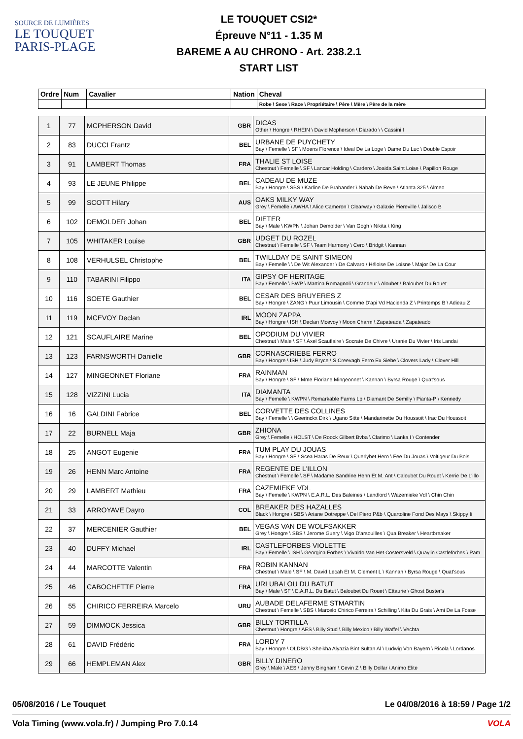SOURCE DE LUMIÈRES
LE TOUQUET
PARIS-PLAGE
LE TOUQUET CSI2*
Épreuve N°11 - 1.35 M
BAREME A AU CHRONO - Art. 238.2.1
START LIST
| Ordre | Num | Cavalier | Nation | Cheval |
| --- | --- | --- | --- | --- |
| | | | | Robe \ Sexe \ Race \ Propriétaire \ Père \ Mère \ Père de la mère |
| 1 | 77 | MCPHERSON David | GBR | DICAS Other \ Hongre \ RHEIN \ David Mcpherson \ Diarado \ \ Cassini I |
| 2 | 83 | DUCCI Frantz | BEL | URBANE DE PUYCHETY Bay \ Femelle \ SF \ Moens Florence \ Ideal De La Loge \ Dame Du Luc \ Double Espoir |
| 3 | 91 | LAMBERT Thomas | FRA | THALIE ST LOISE Chestnut \ Femelle \ SF \ Lancar Holding \ Cardero \ Joaida Saint Loise \ Papillon Rouge |
| 4 | 93 | LE JEUNE Philippe | BEL | CADEAU DE MUZE Bay \ Hongre \ SBS \ Karline De Brabander \ Nabab De Reve \ Atlanta 325 \ Almeo |
| 5 | 99 | SCOTT Hilary | AUS | OAKS MILKY WAY Grey \ Femelle \ AWHA \ Alice Cameron \ Clearway \ Galaxie Piereville \ Jalisco B |
| 6 | 102 | DEMOLDER Johan | BEL | DIETER Bay \ Male \ KWPN \ Johan Demolder \ Van Gogh \ Nikita \ King |
| 7 | 105 | WHITAKER Louise | GBR | UDGET DU ROZEL Chestnut \ Femelle \ SF \ Team Harmony \ Cero \ Bridgit \ Kannan |
| 8 | 108 | VERHULSEL Christophe | BEL | TWILLDAY DE SAINT SIMEON Bay \ Femelle \ \ De Wit Alexander \ De Calvaro \ Héloise De Loisne \ Major De La Cour |
| 9 | 110 | TABARINI Filippo | ITA | GIPSY OF HERITAGE Bay \ Femelle \ BWP \ Martina Romagnoli \ Grandeur \ Aloubet \ Baloubet Du Rouet |
| 10 | 116 | SOETE Gauthier | BEL | CESAR DES BRUYERES Z Bay \ Hongre \ ZANG \ Puur Limousin \ Comme D'api Vd Hacienda Z \ Printemps B \ Adieau Z |
| 11 | 119 | MCEVOY Declan | IRL | MOON ZAPPA Bay \ Hongre \ ISH \ Declan Mcevoy \ Moon Charm \ Zapateada \ Zapateado |
| 12 | 121 | SCAUFLAIRE Marine | BEL | OPODIUM DU VIVIER Chestnut \ Male \ SF \ Axel Scauflaire \ Socrate De Chivre \ Uranie Du Vivier \ Iris Landai |
| 13 | 123 | FARNSWORTH Danielle | GBR | CORNASCRIEBE FERRO Bay \ Hongre \ ISH \ Judy Bryce \ S Creevagh Ferro Ex Siebe \ Clovers Lady \ Clover Hill |
| 14 | 127 | MINGEONNET Floriane | FRA | RAINMAN Bay \ Hongre \ SF \ Mme Floriane Mingeonnet \ Kannan \ Byrsa Rouge \ Quat'sous |
| 15 | 128 | VIZZINI Lucia | ITA | DIAMANTA Bay \ Femelle \ KWPN \ Remarkable Farms Lp \ Diamant De Semilly \ Pianta-P \ Kennedy |
| 16 | 16 | GALDINI Fabrice | BEL | CORVETTE DES COLLINES Bay \ Femelle \ \ Geerinckx Dirk \ Ugano Sitte \ Mandarinette Du Houssoit \ Irac Du Houssoit |
| 17 | 22 | BURNELL Maja | GBR | ZHIONA Grey \ Femelle \ HOLST \ De Roock Gilbert Bvba \ Clarimo \ Lanka I \ Contender |
| 18 | 25 | ANGOT Eugenie | FRA | TUM PLAY DU JOUAS Bay \ Hongre \ SF \ Scea Haras De Reux \ Querlybet Hero \ Fee Du Jouas \ Voltigeur Du Bois |
| 19 | 26 | HENN Marc Antoine | FRA | REGENTE DE L'ILLON Chestnut \ Femelle \ SF \ Madame Sandrine Henn Et M. Ant \ Caloubet Du Rouet \ Kerrie De L'illo |
| 20 | 29 | LAMBERT Mathieu | FRA | CAZEMIEKE VDL Bay \ Femelle \ KWPN \ E.A.R.L. Des Baleines \ Landlord \ Wazemieke Vdl \ Chin Chin |
| 21 | 33 | ARROYAVE Dayro | COL | BREAKER DES HAZALLES Black \ Hongre \ SBS \ Ariane Dotreppe \ Del Piero P&b \ Quartoline Fond Des Mays \ Skippy Ii |
| 22 | 37 | MERCENIER Gauthier | BEL | VEGAS VAN DE WOLFSAKKER Grey \ Hongre \ SBS \ Jerome Guery \ Vigo D'arsouilles \ Qua Breaker \ Heartbreaker |
| 23 | 40 | DUFFY Michael | IRL | CASTLEFORBES VIOLETTE Bay \ Femelle \ ISH \ Georgina Forbes \ Vivaldo Van Het Costersveld \ Quaylin Castleforbes \ Pam |
| 24 | 44 | MARCOTTE Valentin | FRA | ROBIN KANNAN Chestnut \ Male \ SF \ M. David Lecah Et M. Clement L \ Kannan \ Byrsa Rouge \ Quat'sous |
| 25 | 46 | CABOCHETTE Pierre | FRA | URLUBALOU DU BATUT Bay \ Male \ SF \ E.A.R.L. Du Batut \ Baloubet Du Rouet \ Ettaurie \ Ghost Buster's |
| 26 | 55 | CHIRICO FERREIRA Marcelo | URU | AUBADE DELAFERME STMARTIN Chestnut \ Femelle \ SBS \ Marcelo Chirico Ferreira \ Schilling \ Kita Du Grais \ Ami De La Fosse |
| 27 | 59 | DIMMOCK Jessica | GBR | BILLY TORTILLA Chestnut \ Hongre \ AES \ Billy Stud \ Billy Mexico \ Billy Waffel \ Vechta |
| 28 | 61 | DAVID Frédéric | FRA | LORDY 7 Bay \ Hongre \ OLDBG \ Sheikha Alyazia Bint Sultan Al \ Ludwig Von Bayern \ Ricola \ Lordanos |
| 29 | 66 | HEMPLEMAN Alex | GBR | BILLY DINERO Grey \ Male \ AES \ Jenny Bingham \ Cevin Z \ Billy Dollar \ Animo Elite |
05/08/2016 / Le Touquet Le 04/08/2016 à 18:59 / Page 1/2
Vola Timing (www.vola.fr) / Jumping Pro 7.0.14 VOLA